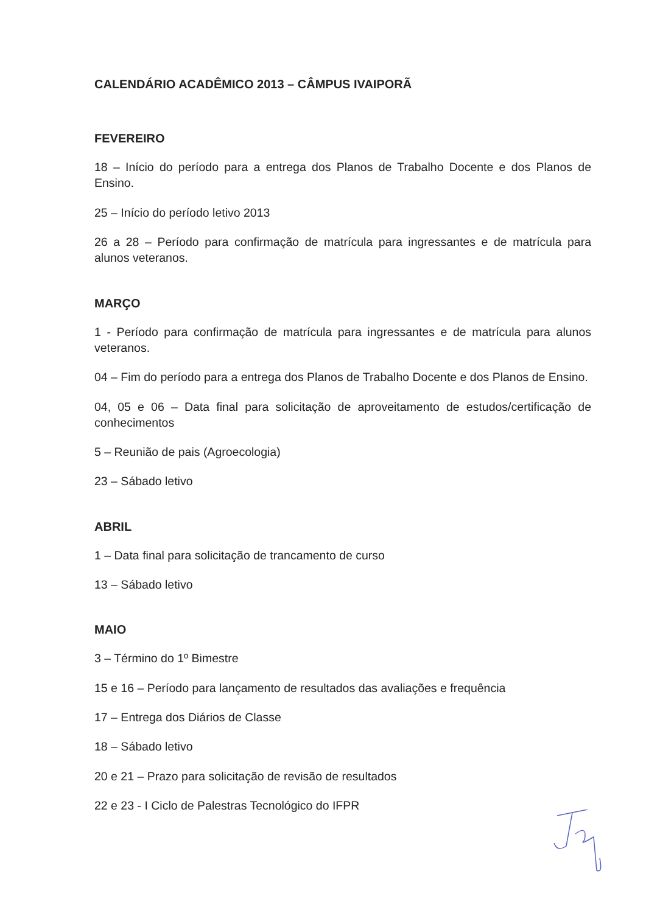CALENDÁRIO ACADÊMICO 2013 – CÂMPUS IVAIPORÃ
FEVEREIRO
18 – Início do período para a entrega dos Planos de Trabalho Docente e dos Planos de Ensino.
25 – Início do período letivo 2013
26 a 28 – Período para confirmação de matrícula para ingressantes e de matrícula para alunos veteranos.
MARÇO
1 - Período para confirmação de matrícula para ingressantes e de matrícula para alunos veteranos.
04 – Fim do período para a entrega dos Planos de Trabalho Docente e dos Planos de Ensino.
04, 05 e 06 – Data final para solicitação de aproveitamento de estudos/certificação de conhecimentos
5 – Reunião de pais (Agroecologia)
23 – Sábado letivo
ABRIL
1 – Data final para solicitação de trancamento de curso
13 – Sábado letivo
MAIO
3 – Término do 1º Bimestre
15 e 16 – Período para lançamento de resultados das avaliações e frequência
17 – Entrega dos Diários de Classe
18 – Sábado letivo
20 e 21 – Prazo para solicitação de revisão de resultados
22 e 23 - I Ciclo de Palestras Tecnológico do IFPR